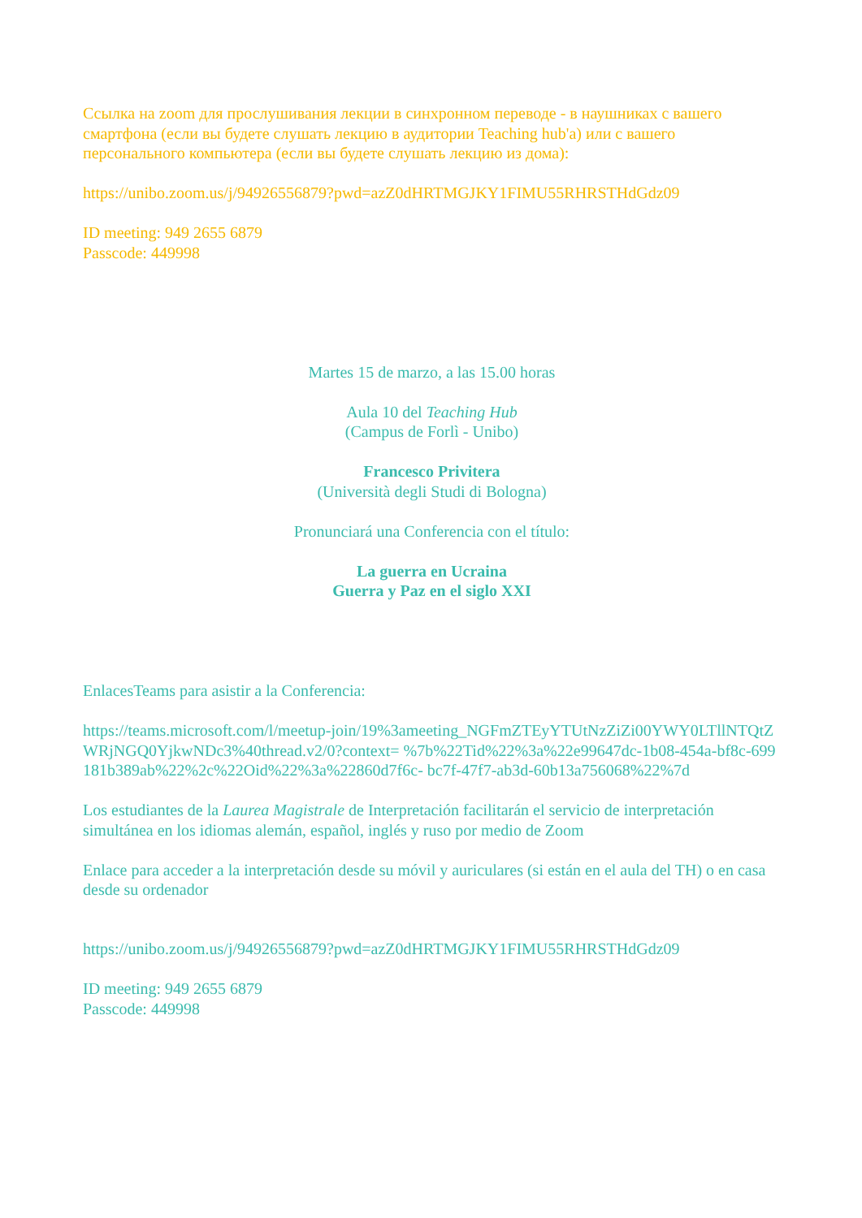Ссылка на zoom для прослушивания лекции в синхронном переводе - в наушниках с вашего смартфона (если вы будете слушать лекцию в аудитории Teaching hub'a) или с вашего персонального компьютера (если вы будете слушать лекцию из дома):
https://unibo.zoom.us/j/94926556879?pwd=azZ0dHRTMGJKY1FIMU55RHRSTHdGdz09
ID meeting: 949 2655 6879
Passcode: 449998
Martes 15 de marzo, a las 15.00 horas
Aula 10 del Teaching Hub
(Campus de Forlì - Unibo)
Francesco Privitera
(Università degli Studi di Bologna)
Pronunciará una Conferencia con el título:
La guerra en Ucraina
Guerra y Paz en el siglo XXI
EnlacesTeams para asistir a la Conferencia:
https://teams.microsoft.com/l/meetup-join/19%3ameeting_NGFmZTEyYTUtNzZiZi00YWY0LTllNTQtZWRjNGQ0YjkwNDc3%40thread.v2/0?context= %7b%22Tid%22%3a%22e99647dc-1b08-454a-bf8c-699181b389ab%22%2c%22Oid%22%3a%22860d7f6c- bc7f-47f7-ab3d-60b13a756068%22%7d
Los estudiantes de la Laurea Magistrale de Interpretación facilitarán el servicio de interpretación simultánea en los idiomas alemán, español, inglés y ruso por medio de Zoom
Enlace para acceder a la interpretación desde su móvil y auriculares (si están en el aula del TH) o en casa desde su ordenador
https://unibo.zoom.us/j/94926556879?pwd=azZ0dHRTMGJKY1FIMU55RHRSTHdGdz09
ID meeting: 949 2655 6879
Passcode: 449998